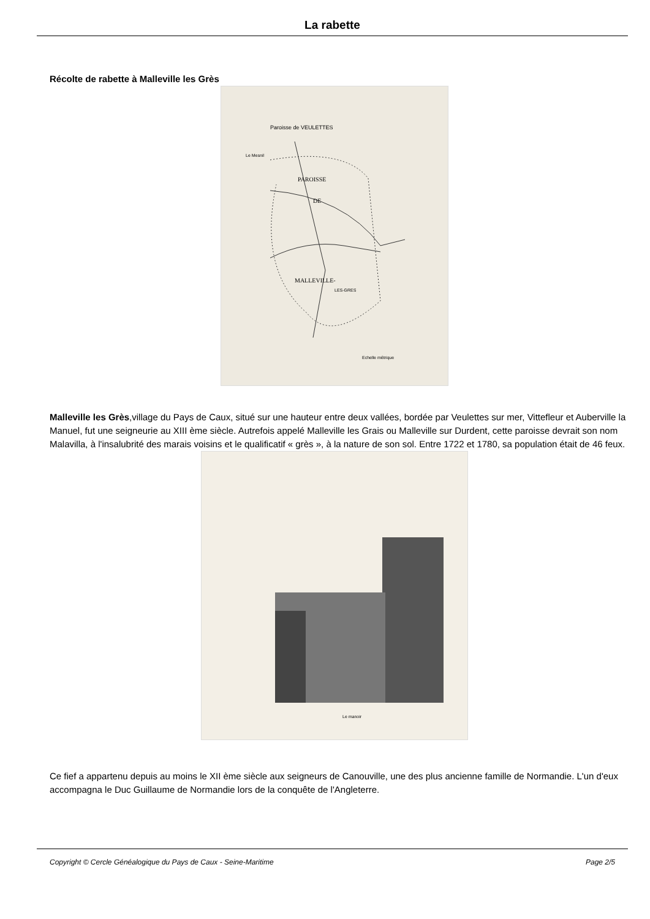La rabette
Récolte de rabette à Malleville les Grès
PAROISSE
DE
MALLEVILLE-
LES-GRES
Paroisse de VEULETTES
Le Mesnil
Echelle métrique
Malleville les Grès,village du Pays de Caux, situé sur une hauteur entre deux vallées, bordée par Veulettes sur mer, Vittefleur et Auberville la Manuel, fut une seigneurie au XIII ème siècle. Autrefois appelé Malleville les Grais ou Malleville sur Durdent, cette paroisse devrait son nom Malavilla, à l'insalubrité des marais voisins et le qualificatif « grès », à la nature de son sol. Entre 1722 et 1780, sa population était de 46 feux.
Le manoir
Ce fief a appartenu depuis au moins le XII ème siècle aux seigneurs de Canouville, une des plus ancienne famille de Normandie. L'un d'eux accompagna le Duc Guillaume de Normandie lors de la conquête de l'Angleterre.
Copyright © Cercle Généalogique du Pays de Caux - Seine-Maritime Page 2/5